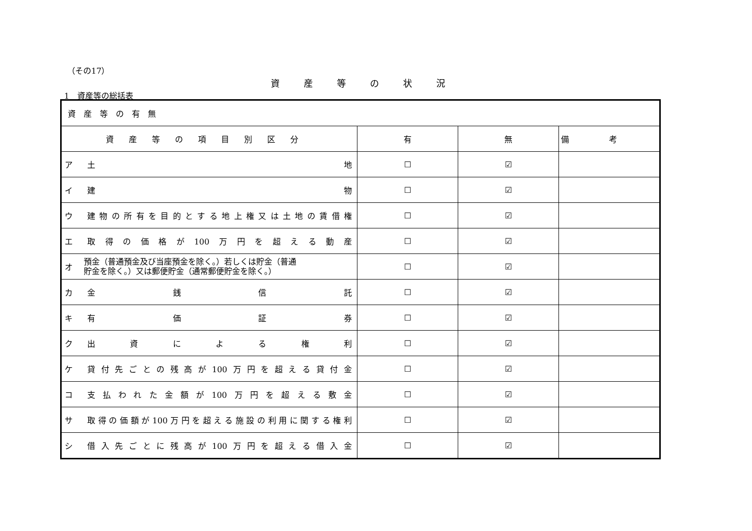（その17）
資産等の状況
1　資産等の総括表
| 資産等の有無 | | | | |
| 資産等の項目別区分 | | 有 | 無 | 備考 |
| ア | 土 地 | ☐ | ☑ | |
| イ | 建 物 | ☐ | ☑ | |
| ウ | 建物の所有を目的とする地上権又は土地の賃借権 | ☐ | ☑ | |
| エ | 取得の価格が100万円を超える動産 | ☐ | ☑ | |
| オ | 預金（普通預金及び当座預金を除く。）若しくは貯金（普通 貯金を除く。）又は郵便貯金（通常郵便貯金を除く。） | ☐ | ☑ | |
| カ | 金 銭 信 託 | ☐ | ☑ | |
| キ | 有 価 証 券 | ☐ | ☑ | |
| ク | 出 資 に よ る 権 利 | ☐ | ☑ | |
| ケ | 貸付先ごとの残高が100万円を超える貸付金 | ☐ | ☑ | |
| コ | 支払われた金額が100万円を超える敷金 | ☐ | ☑ | |
| サ | 取得の価額が100万円を超える施設の利用に関する権利 | ☐ | ☑ | |
| シ | 借入先ごとに残高が100万円を超える借入金 | ☐ | ☑ | |